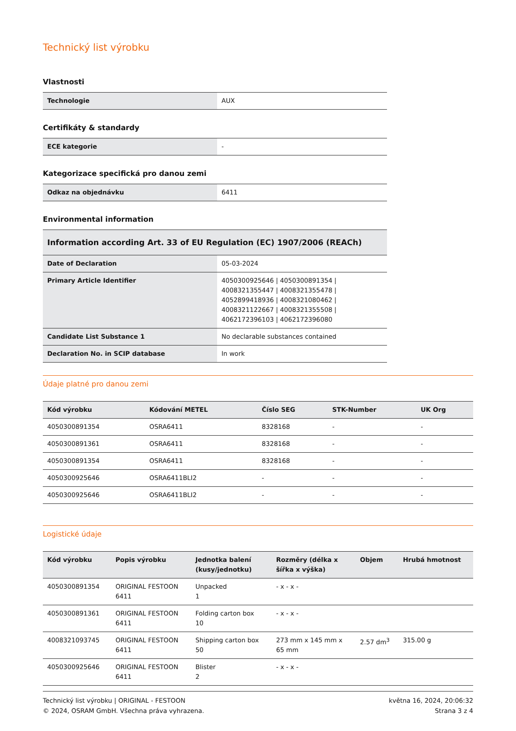Technický list výrobku
Vlastnosti
| Technologie | AUX |
Certifikáty & standardy
| ECE kategorie | - |
Kategorizace specifická pro danou zemi
| Odkaz na objednávku | 6411 |
Environmental information
| Information according Art. 33 of EU Regulation (EC) 1907/2006 (REACh) | |
| --- | --- |
| Date of Declaration | 05-03-2024 |
| Primary Article Identifier | 4050300925646 / 4050300891354 / 4008321355447 / 4008321355478 / 4052899418936 / 4008321080462 / 4008321122667 / 4008321355508 / 4062172396103 / 4062172396080 |
| Candidate List Substance 1 | No declarable substances contained |
| Declaration No. in SCIP database | In work |
Údaje platné pro danou zemi
| Kód výrobku | Kódování METEL | Číslo SEG | STK-Number | UK Org |
| --- | --- | --- | --- | --- |
| 4050300891354 | OSRA6411 | 8328168 | - | - |
| 4050300891361 | OSRA6411 | 8328168 | - | - |
| 4050300891354 | OSRA6411 | 8328168 | - | - |
| 4050300925646 | OSRA6411BLI2 | - | - | - |
| 4050300925646 | OSRA6411BLI2 | - | - | - |
Logistické údaje
| Kód výrobku | Popis výrobku | Jednotka balení (kusy/jednotku) | Rozměry (délka x šířka x výška) | Objem | Hrubá hmotnost |
| --- | --- | --- | --- | --- | --- |
| 4050300891354 | ORIGINAL FESTOON 6411 | Unpacked 1 | - x - x - | | |
| 4050300891361 | ORIGINAL FESTOON 6411 | Folding carton box 10 | - x - x - | | |
| 4008321093745 | ORIGINAL FESTOON 6411 | Shipping carton box 50 | 273 mm x 145 mm x 65 mm | 2.57 dm<sup>3</sup> | 315.00 g |
| 4050300925646 | ORIGINAL FESTOON 6411 | Blister 2 | - x - x - | | |
Technický list výrobku | ORIGINAL - FESTOON
© 2024, OSRAM GmbH. Všechna práva vyhrazena.
května 16, 2024, 20:06:32
Strana 3 z 4